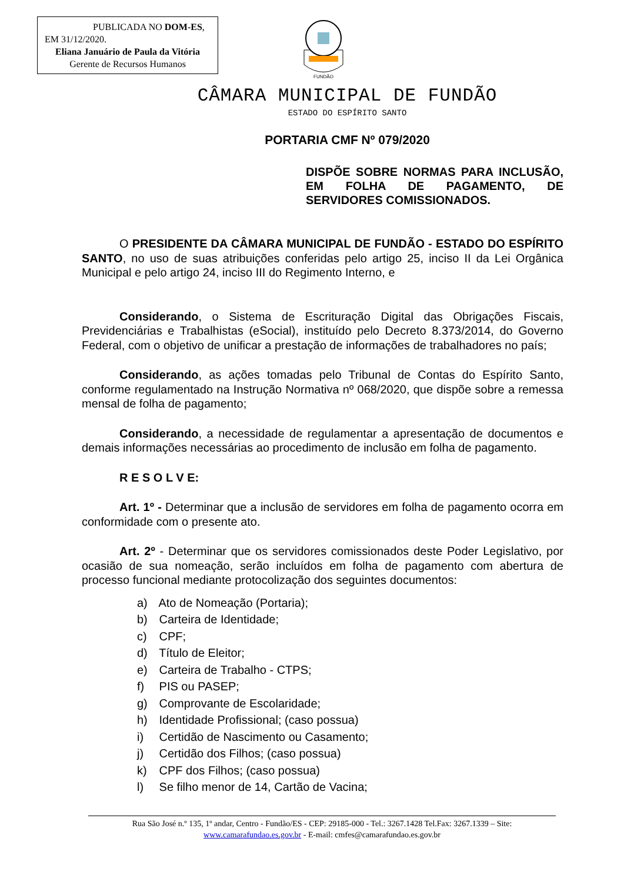PUBLICADA NO DOM-ES,
EM 31/12/2020.
Eliana Januário de Paula da Vitória
Gerente de Recursos Humanos
FUNDÃO
CÂMARA MUNICIPAL DE FUNDÃO
ESTADO DO ESPÍRITO SANTO
PORTARIA CMF Nº 079/2020
DISPÕE SOBRE NORMAS PARA INCLUSÃO, EM FOLHA DE PAGAMENTO, DE SERVIDORES COMISSIONADOS.
O PRESIDENTE DA CÂMARA MUNICIPAL DE FUNDÃO - ESTADO DO ESPÍRITO SANTO, no uso de suas atribuições conferidas pelo artigo 25, inciso II da Lei Orgânica Municipal e pelo artigo 24, inciso III do Regimento Interno, e
Considerando, o Sistema de Escrituração Digital das Obrigações Fiscais, Previdenciárias e Trabalhistas (eSocial), instituído pelo Decreto 8.373/2014, do Governo Federal, com o objetivo de unificar a prestação de informações de trabalhadores no país;
Considerando, as ações tomadas pelo Tribunal de Contas do Espírito Santo, conforme regulamentado na Instrução Normativa nº 068/2020, que dispõe sobre a remessa mensal de folha de pagamento;
Considerando, a necessidade de regulamentar a apresentação de documentos e demais informações necessárias ao procedimento de inclusão em folha de pagamento.
R E S O L V E:
Art. 1º - Determinar que a inclusão de servidores em folha de pagamento ocorra em conformidade com o presente ato.
Art. 2º - Determinar que os servidores comissionados deste Poder Legislativo, por ocasião de sua nomeação, serão incluídos em folha de pagamento com abertura de processo funcional mediante protocolização dos seguintes documentos:
a) Ato de Nomeação (Portaria);
b) Carteira de Identidade;
c) CPF;
d) Título de Eleitor;
e) Carteira de Trabalho - CTPS;
f) PIS ou PASEP;
g) Comprovante de Escolaridade;
h) Identidade Profissional; (caso possua)
i) Certidão de Nascimento ou Casamento;
j) Certidão dos Filhos; (caso possua)
k) CPF dos Filhos; (caso possua)
l) Se filho menor de 14, Cartão de Vacina;
Rua São José n.º 135, 1º andar, Centro - Fundão/ES - CEP: 29185-000 - Tel.: 3267.1428 Tel.Fax: 3267.1339 – Site:
www.camarafundao.es.gov.br - E-mail: cmfes@camarafundao.es.gov.br